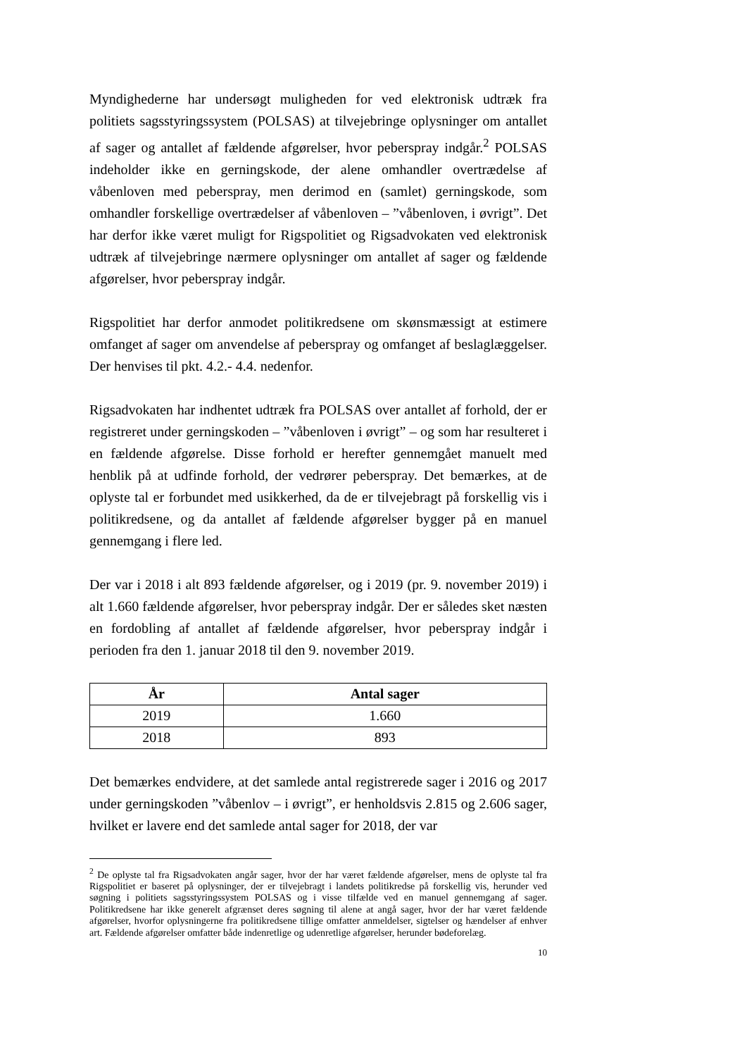Myndighederne har undersøgt muligheden for ved elektronisk udtræk fra politiets sagsstyringssystem (POLSAS) at tilvejebringe oplysninger om antallet af sager og antallet af fældende afgørelser, hvor peberspray indgår.<sup>2</sup> POLSAS indeholder ikke en gerningskode, der alene omhandler overtrædelse af våbenloven med peberspray, men derimod en (samlet) gerningskode, som omhandler forskellige overtrædelser af våbenloven – ”våbenloven, i øvrigt”. Det har derfor ikke været muligt for Rigspolitiet og Rigsadvokaten ved elektronisk udtræk af tilvejebringe nærmere oplysninger om antallet af sager og fældende afgørelser, hvor peberspray indgår.
Rigspolitiet har derfor anmodet politikredsene om skønsmæssigt at estimere omfanget af sager om anvendelse af peberspray og omfanget af beslaglæggelser. Der henvises til pkt. 4.2.- 4.4. nedenfor.
Rigsadvokaten har indhentet udtræk fra POLSAS over antallet af forhold, der er registreret under gerningskoden – ”våbenloven i øvrigt” – og som har resulteret i en fældende afgørelse. Disse forhold er herefter gennemgået manuelt med henblik på at udfinde forhold, der vedrører peberspray. Det bemærkes, at de oplyste tal er forbundet med usikkerhed, da de er tilvejebragt på forskellig vis i politikredsene, og da antallet af fældende afgørelser bygger på en manuel gennemgang i flere led.
Der var i 2018 i alt 893 fældende afgørelser, og i 2019 (pr. 9. november 2019) i alt 1.660 fældende afgørelser, hvor peberspray indgår. Der er således sket næsten en fordobling af antallet af fældende afgørelser, hvor peberspray indgår i perioden fra den 1. januar 2018 til den 9. november 2019.
| År | Antal sager |
| --- | --- |
| 2019 | 1.660 |
| 2018 | 893 |
Det bemærkes endvidere, at det samlede antal registrerede sager i 2016 og 2017 under gerningskoden ”våbenlov – i øvrigt”, er henholdsvis 2.815 og 2.606 sager, hvilket er lavere end det samlede antal sager for 2018, der var
<sup>2</sup> De oplyste tal fra Rigsadvokaten angår sager, hvor der har været fældende afgørelser, mens de oplyste tal fra Rigspolitiet er baseret på oplysninger, der er tilvejebragt i landets politikredse på forskellig vis, herunder ved søgning i politiets sagsstyringssystem POLSAS og i visse tilfælde ved en manuel gennemgang af sager. Politikredsene har ikke generelt afgrænset deres søgning til alene at angå sager, hvor der har været fældende afgørelser, hvorfor oplysningerne fra politikredsene tillige omfatter anmeldelser, sigtelser og hændelser af enhver art. Fældende afgørelser omfatter både indenretlige og udenretlige afgørelser, herunder bødeforelæg.
10